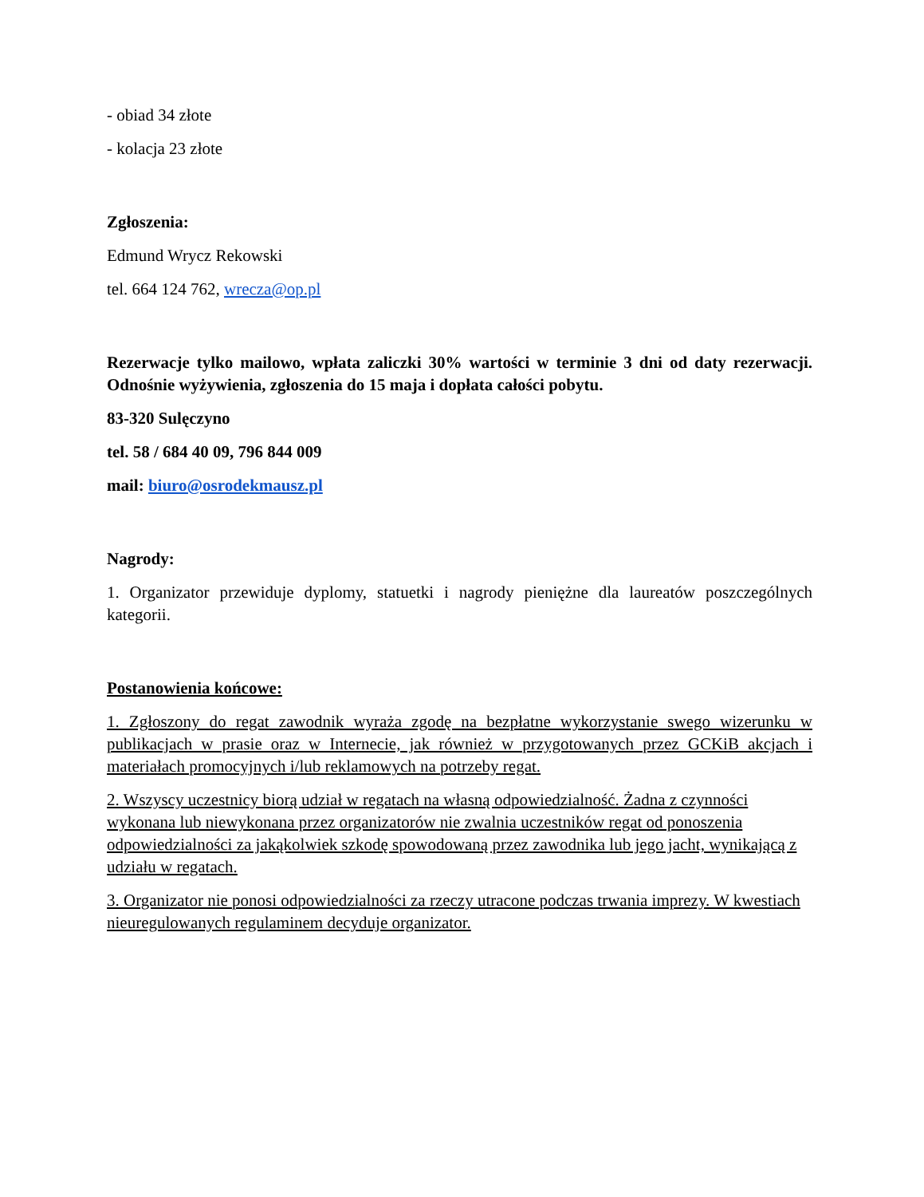- obiad 34 złote
- kolacja 23 złote
Zgłoszenia:
Edmund Wrycz Rekowski
tel. 664 124 762, wrecza@op.pl
Rezerwacje tylko mailowo, wpłata zaliczki 30% wartości w terminie 3 dni od daty rezerwacji. Odnośnie wyżywienia, zgłoszenia do 15 maja i dopłata całości pobytu.
83-320 Sulęczyno
tel. 58 / 684 40 09, 796 844 009
mail: biuro@osrodekmausz.pl
Nagrody:
1. Organizator przewiduje dyplomy, statuetki i nagrody pieniężne dla laureatów poszczególnych kategorii.
Postanowienia końcowe:
1. Zgłoszony do regat zawodnik wyraża zgodę na bezpłatne wykorzystanie swego wizerunku w publikacjach w prasie oraz w Internecie, jak również w przygotowanych przez GCKiB akcjach i materiałach promocyjnych i/lub reklamowych na potrzeby regat.
2. Wszyscy uczestnicy biorą udział w regatach na własną odpowiedzialność. Żadna z czynności wykonana lub niewykonana przez organizatorów nie zwalnia uczestników regat od ponoszenia odpowiedzialności za jakąkolwiek szkodę spowodowaną przez zawodnika lub jego jacht, wynikającą z udziału w regatach.
3. Organizator nie ponosi odpowiedzialności za rzeczy utracone podczas trwania imprezy. W kwestiach nieuregulowanych regulaminem decyduje organizator.